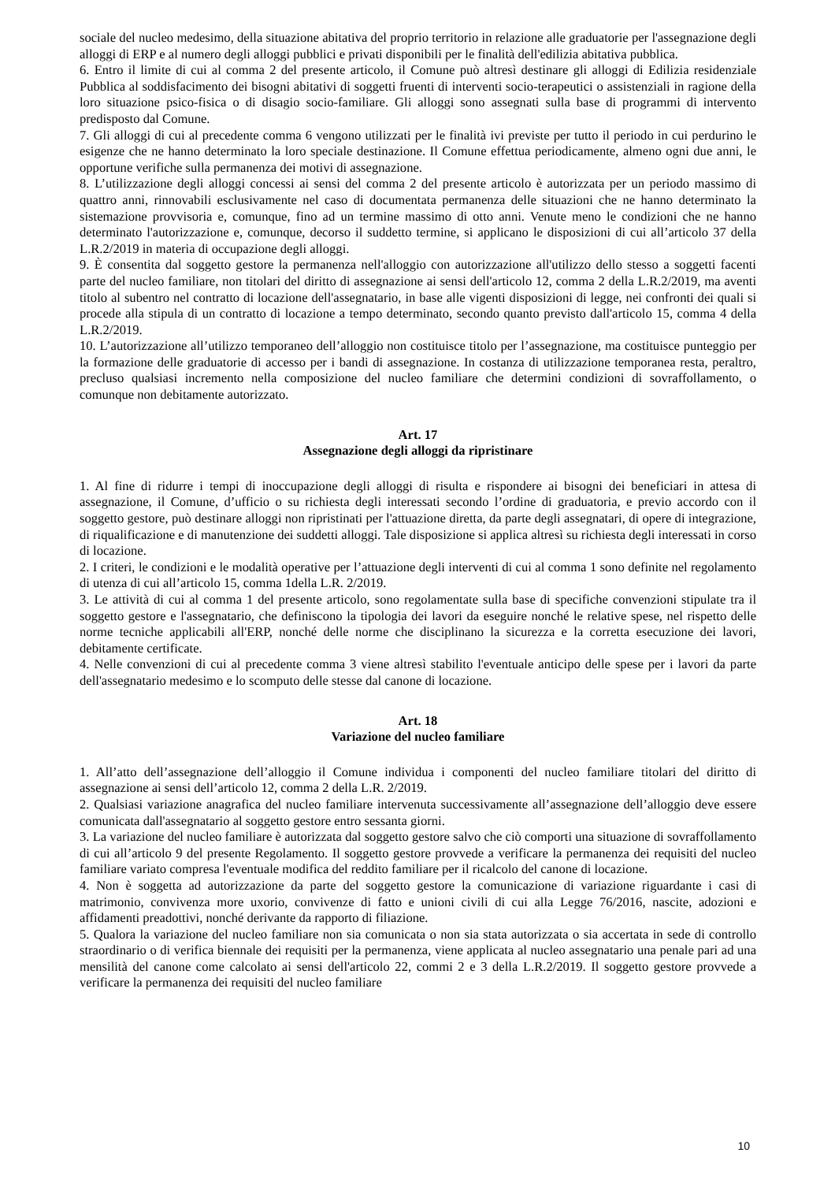sociale del nucleo medesimo, della situazione abitativa del proprio territorio in relazione alle graduatorie per l'assegnazione degli alloggi di ERP e al numero degli alloggi pubblici e privati disponibili per le finalità dell'edilizia abitativa pubblica.
6. Entro il limite di cui al comma 2 del presente articolo, il Comune può altresì destinare gli alloggi di Edilizia residenziale Pubblica al soddisfacimento dei bisogni abitativi di soggetti fruenti di interventi socio-terapeutici o assistenziali in ragione della loro situazione psico-fisica o di disagio socio-familiare. Gli alloggi sono assegnati sulla base di programmi di intervento predisposto dal Comune.
7. Gli alloggi di cui al precedente comma 6 vengono utilizzati per le finalità ivi previste per tutto il periodo in cui perdurino le esigenze che ne hanno determinato la loro speciale destinazione. Il Comune effettua periodicamente, almeno ogni due anni, le opportune verifiche sulla permanenza dei motivi di assegnazione.
8. L’utilizzazione degli alloggi concessi ai sensi del comma 2 del presente articolo è autorizzata per un periodo massimo di quattro anni, rinnovabili esclusivamente nel caso di documentata permanenza delle situazioni che ne hanno determinato la sistemazione provvisoria e, comunque, fino ad un termine massimo di otto anni. Venute meno le condizioni che ne hanno determinato l'autorizzazione e, comunque, decorso il suddetto termine, si applicano le disposizioni di cui all’articolo 37 della L.R.2/2019 in materia di occupazione degli alloggi.
9. È consentita dal soggetto gestore la permanenza nell'alloggio con autorizzazione all'utilizzo dello stesso a soggetti facenti parte del nucleo familiare, non titolari del diritto di assegnazione ai sensi dell'articolo 12, comma 2 della L.R.2/2019, ma aventi titolo al subentro nel contratto di locazione dell'assegnatario, in base alle vigenti disposizioni di legge, nei confronti dei quali si procede alla stipula di un contratto di locazione a tempo determinato, secondo quanto previsto dall'articolo 15, comma 4 della L.R.2/2019.
10. L’autorizzazione all’utilizzo temporaneo dell’alloggio non costituisce titolo per l’assegnazione, ma costituisce punteggio per la formazione delle graduatorie di accesso per i bandi di assegnazione. In costanza di utilizzazione temporanea resta, peraltro, precluso qualsiasi incremento nella composizione del nucleo familiare che determini condizioni di sovraffollamento, o comunque non debitamente autorizzato.
Art. 17
Assegnazione degli alloggi da ripristinare
1. Al fine di ridurre i tempi di inoccupazione degli alloggi di risulta e rispondere ai bisogni dei beneficiari in attesa di assegnazione, il Comune, d’ufficio o su richiesta degli interessati secondo l’ordine di graduatoria, e previo accordo con il soggetto gestore, può destinare alloggi non ripristinati per l'attuazione diretta, da parte degli assegnatari, di opere di integrazione, di riqualificazione e di manutenzione dei suddetti alloggi. Tale disposizione si applica altresì su richiesta degli interessati in corso di locazione.
2. I criteri, le condizioni e le modalità operative per l’attuazione degli interventi di cui al comma 1 sono definite nel regolamento di utenza di cui all’articolo 15, comma 1della L.R. 2/2019.
3. Le attività di cui al comma 1 del presente articolo, sono regolamentate sulla base di specifiche convenzioni stipulate tra il soggetto gestore e l'assegnatario, che definiscono la tipologia dei lavori da eseguire nonché le relative spese, nel rispetto delle norme tecniche applicabili all'ERP, nonché delle norme che disciplinano la sicurezza e la corretta esecuzione dei lavori, debitamente certificate.
4. Nelle convenzioni di cui al precedente comma 3 viene altresì stabilito l'eventuale anticipo delle spese per i lavori da parte dell'assegnatario medesimo e lo scomputo delle stesse dal canone di locazione.
Art. 18
Variazione del nucleo familiare
1. All’atto dell’assegnazione dell’alloggio il Comune individua i componenti del nucleo familiare titolari del diritto di assegnazione ai sensi dell’articolo 12, comma 2 della L.R. 2/2019.
2. Qualsiasi variazione anagrafica del nucleo familiare intervenuta successivamente all’assegnazione dell’alloggio deve essere comunicata dall'assegnatario al soggetto gestore entro sessanta giorni.
3. La variazione del nucleo familiare è autorizzata dal soggetto gestore salvo che ciò comporti una situazione di sovraffollamento di cui all’articolo 9 del presente Regolamento. Il soggetto gestore provvede a verificare la permanenza dei requisiti del nucleo familiare variato compresa l'eventuale modifica del reddito familiare per il ricalcolo del canone di locazione.
4. Non è soggetta ad autorizzazione da parte del soggetto gestore la comunicazione di variazione riguardante i casi di matrimonio, convivenza more uxorio, convivenze di fatto e unioni civili di cui alla Legge 76/2016, nascite, adozioni e affidamenti preadottivi, nonché derivante da rapporto di filiazione.
5. Qualora la variazione del nucleo familiare non sia comunicata o non sia stata autorizzata o sia accertata in sede di controllo straordinario o di verifica biennale dei requisiti per la permanenza, viene applicata al nucleo assegnatario una penale pari ad una mensilità del canone come calcolato ai sensi dell'articolo 22, commi 2 e 3 della L.R.2/2019. Il soggetto gestore provvede a verificare la permanenza dei requisiti del nucleo familiare
10